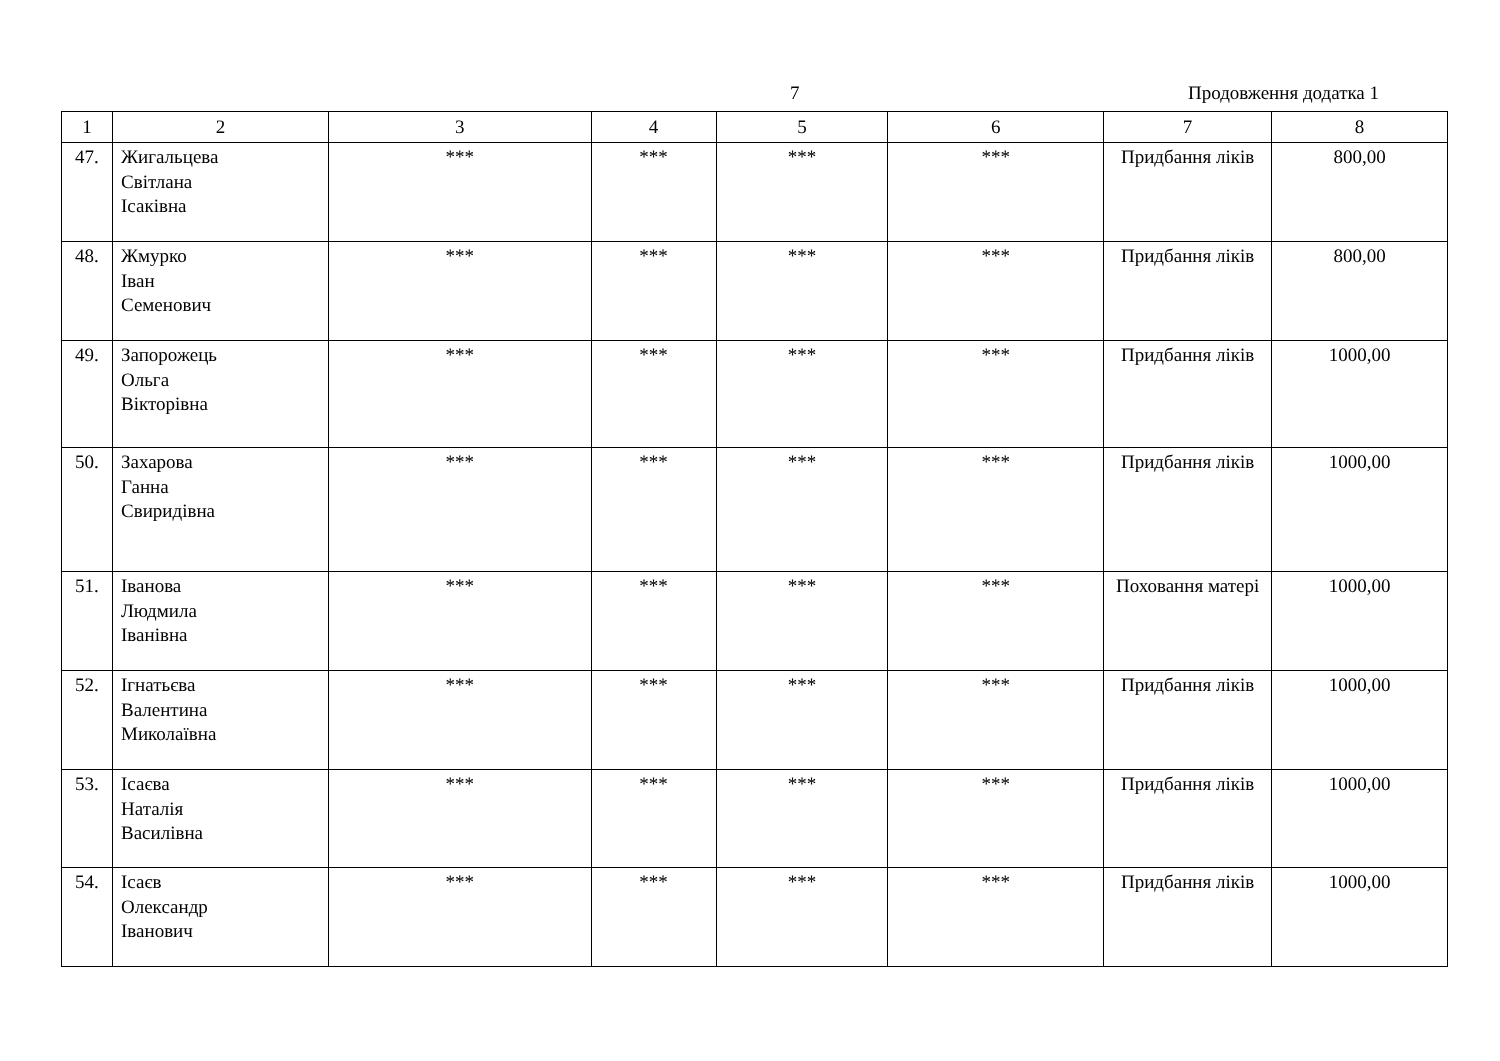7 Продовження додатка 1
| 1 | 2 | 3 | 4 | 5 | 6 | 7 | 8 |
| --- | --- | --- | --- | --- | --- | --- | --- |
| 47. | Жигальцева Світлана Ісаківна | *** | *** | *** | *** | Придбання ліків | 800,00 |
| 48. | Жмурко Іван Семенович | *** | *** | *** | *** | Придбання ліків | 800,00 |
| 49. | Запорожець Ольга Вікторівна | *** | *** | *** | *** | Придбання ліків | 1000,00 |
| 50. | Захарова Ганна Свиридівна | *** | *** | *** | *** | Придбання ліків | 1000,00 |
| 51. | Іванова Людмила Іванівна | *** | *** | *** | *** | Поховання матері | 1000,00 |
| 52. | Ігнатьєва Валентина Миколаївна | *** | *** | *** | *** | Придбання ліків | 1000,00 |
| 53. | Ісаєва Наталія Василівна | *** | *** | *** | *** | Придбання ліків | 1000,00 |
| 54. | Ісаєв Олександр Іванович | *** | *** | *** | *** | Придбання ліків | 1000,00 |